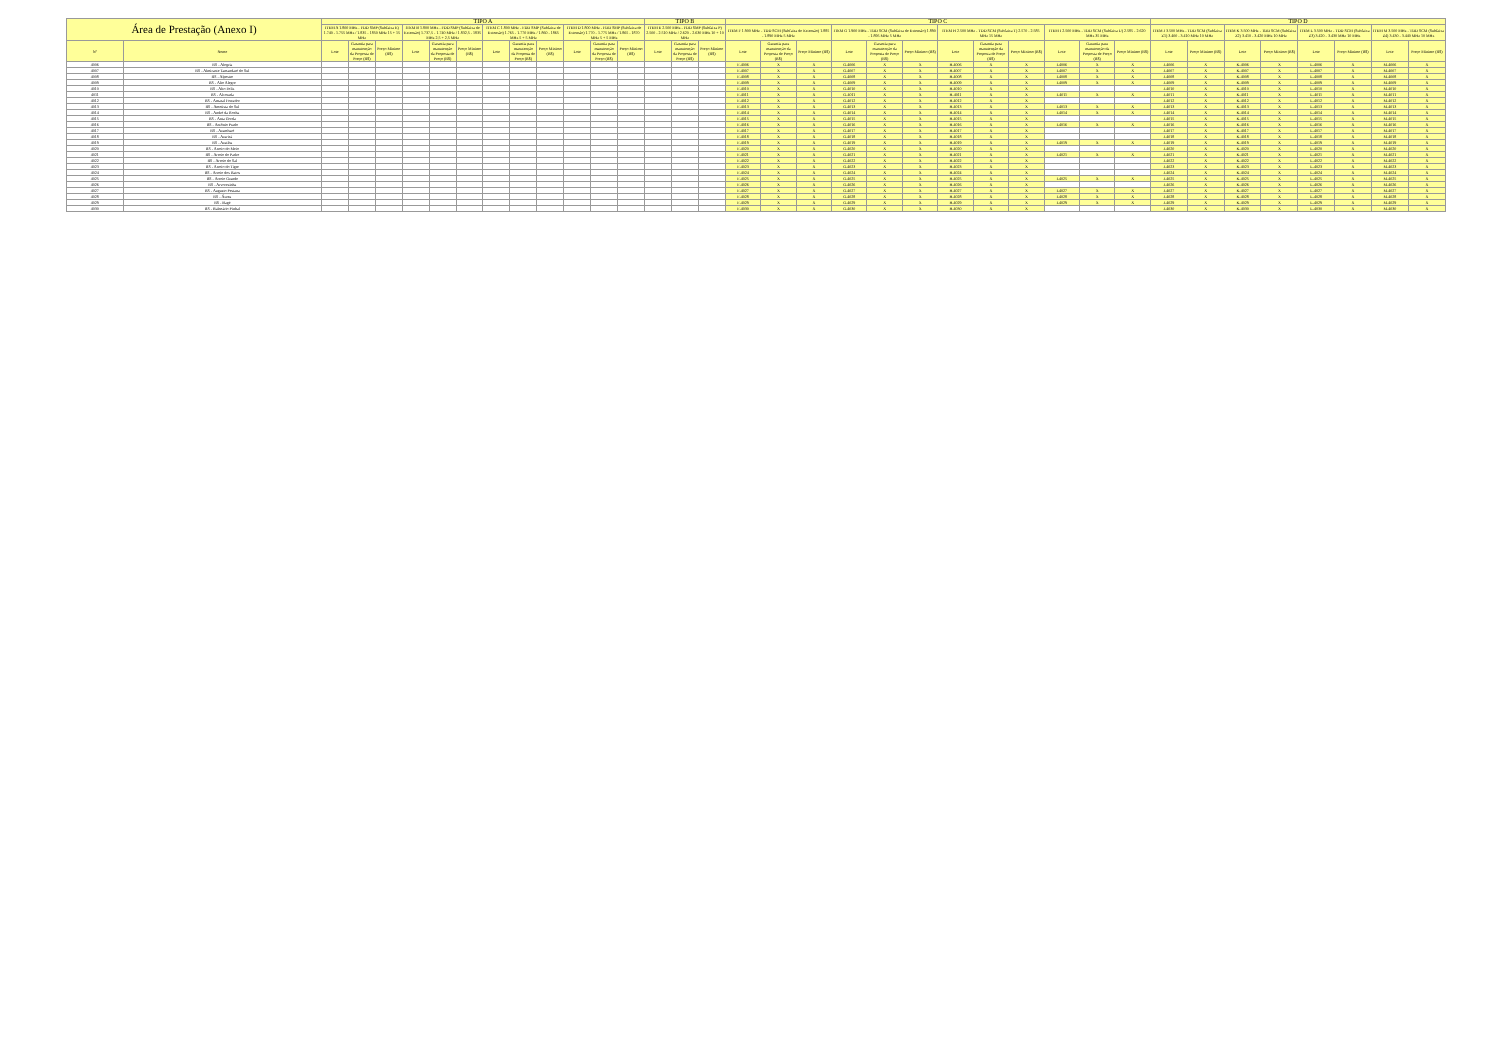| Área de Prestação (Anexo I) | | TIPO A | | | | | | | | | | | | TIPO B | | | TIPO C | | | | | | | | | | | | TIPO D | | | | | | | |
| --- | --- | --- | --- | --- | --- | --- | --- | --- | --- | --- | --- | --- | --- | --- | --- | --- | --- | --- | --- | --- | --- | --- | --- | --- | --- | --- | --- | --- | --- | --- | --- | --- | --- | --- | --- | --- |
| | | ITEM A 1.800 MHz - FDD SMP (Subfaixa E) 1.740 - 1.755 MHz / 1.835 - 1850 MHz 15 + 15 MHz | | | ITEM B 1.800 MHz - FDD SMP (Subfaixa de Extensão) 1.737,5 - 1.740 MHz / 1.832,5 - 1835 MHz 2,5 + 2,5 MHz | | | ITEM C 1.800 MHz - FDD SMP (Subfaixa de Extensão) 1.765 - 1.770 MHz / 1.860 - 1865 MHz 5 + 5 MHz | | | ITEM D 1.800 MHz - FDD SMP (Subfaixa de Extensão) 1.770 - 1.775 MHz / 1.865 - 1870 MHz 5 + 5 MHz | | | ITEM E 2.500 MHz - FDD SMP (Subfaixa P) 2.500 - 2.510 MHz / 2.620 - 2.630 MHz 10 + 10 MHz | | | ITEM F 1.900 MHz - TDD SCM (Subfaixa de Extensão) 1.885 - 1.890 MHz 5 MHz | | | ITEM G 1.900 MHz - TDD SCM (Subfaixa de Extensão) 1.890 - 1.895 MHz 5 MHz | | | ITEM H 2.500 MHz - TDD SCM (Subfaixa T) 2.570 - 2.585 MHz 15 MHz | | | ITEM I 2.500 MHz - TDD SCM (Subfaixa U) 2.585 - 2.620 MHz 35 MHz | | | ITEM J 3.500 MHz - TDD SCM (Subfaixa Z1) 3.400 - 3.410 MHz 10 MHz | | ITEM K 3.500 MHz - TDD SCM (Subfaixa Z2) 3.410 - 3.420 MHz 10 MHz | | ITEM L 3.500 MHz - TDD SCM (Subfaixa Z3) 3.420 - 3.430 MHz 10 MHz | | ITEM M 3.500 MHz - TDD SCM (Subfaixa Z4) 3.430 - 3.440 MHz 10 MHz | |
| Nº | Nome | Lote | Garantia para manutenção da Proposta de Preço (R$) | Preço Mínimo (R$) | Lote | Garantia para manutenção da Proposta de Preço (R$) | Preço Mínimo (R$) | Lote | Garantia para manutenção da Proposta de Preço (R$) | Preço Mínimo (R$) | Lote | Garantia para manutenção da Proposta de Preço (R$) | Preço Mínimo (R$) | Lote | Garantia para manutenção da Proposta de Preço (R$) | Preço Mínimo (R$) | Lote | Garantia para manutenção da Proposta de Preço (R$) | Preço Mínimo (R$) | Lote | Garantia para manutenção da Proposta de Preço (R$) | Preço Mínimo (R$) | Lote | Garantia para manutenção da Proposta de Preço (R$) | Preço Mínimo (R$) | Lote | Garantia para manutenção da Proposta de Preço (R$) | Preço Mínimo (R$) | Lote | Preço Mínimo (R$) | Lote | Preço Mínimo (R$) | Lote | Preço Mínimo (R$) | Lote | Preço Mínimo (R$) |
| 4006 | RS - Alegria | | | | | | | | | | | | | | | | F-4006 | X | X | G-4006 | X | X | H-4006 | X | X | I-4006 | X | X | J-4006 | X | K-4006 | X | L-4006 | X | M-4006 | X |
| 4007 | RS - Almirante Tamandaré do Sul | | | | | | | | | | | | | | | | F-4007 | X | X | G-4007 | X | X | H-4007 | X | X | I-4007 | X | X | J-4007 | X | K-4007 | X | L-4007 | X | M-4007 | X |
| 4008 | RS - Alpestre | | | | | | | | | | | | | | | | F-4008 | X | X | G-4008 | X | X | H-4008 | X | X | I-4008 | X | X | J-4008 | X | K-4008 | X | L-4008 | X | M-4008 | X |
| 4009 | RS - Alto Alegre | | | | | | | | | | | | | | | | F-4009 | X | X | G-4009 | X | X | H-4009 | X | X | I-4009 | X | X | J-4009 | X | K-4009 | X | L-4009 | X | M-4009 | X |
| 4010 | RS - Alto Feliz | | | | | | | | | | | | | | | | F-4010 | X | X | G-4010 | X | X | H-4010 | X | X | | | | J-4010 | X | K-4010 | X | L-4010 | X | M-4010 | X |
| 4011 | RS - Alvorada | | | | | | | | | | | | | | | | F-4011 | X | X | G-4011 | X | X | H-4011 | X | X | I-4011 | X | X | J-4011 | X | K-4011 | X | L-4011 | X | M-4011 | X |
| 4012 | RS - Amaral Ferrador | | | | | | | | | | | | | | | | F-4012 | X | X | G-4012 | X | X | H-4012 | X | X | | | | J-4012 | X | K-4012 | X | L-4012 | X | M-4012 | X |
| 4013 | RS - Ametista do Sul | | | | | | | | | | | | | | | | F-4013 | X | X | G-4013 | X | X | H-4013 | X | X | I-4013 | X | X | J-4013 | X | K-4013 | X | L-4013 | X | M-4013 | X |
| 4014 | RS - André da Rocha | | | | | | | | | | | | | | | | F-4014 | X | X | G-4014 | X | X | H-4014 | X | X | I-4014 | X | X | J-4014 | X | K-4014 | X | L-4014 | X | M-4014 | X |
| 4015 | RS - Anta Gorda | | | | | | | | | | | | | | | | F-4015 | X | X | G-4015 | X | X | H-4015 | X | X | | | | J-4015 | X | K-4015 | X | L-4015 | X | M-4015 | X |
| 4016 | RS - Antônio Prado | | | | | | | | | | | | | | | | F-4016 | X | X | G-4016 | X | X | H-4016 | X | X | I-4016 | X | X | J-4016 | X | K-4016 | X | L-4016 | X | M-4016 | X |
| 4017 | RS - Arambaré | | | | | | | | | | | | | | | | F-4017 | X | X | G-4017 | X | X | H-4017 | X | X | | | | J-4017 | X | K-4017 | X | L-4017 | X | M-4017 | X |
| 4018 | RS - Araricá | | | | | | | | | | | | | | | | F-4018 | X | X | G-4018 | X | X | H-4018 | X | X | | | | J-4018 | X | K-4018 | X | L-4018 | X | M-4018 | X |
| 4019 | RS - Aratiba | | | | | | | | | | | | | | | | F-4019 | X | X | G-4019 | X | X | H-4019 | X | X | I-4019 | X | X | J-4019 | X | K-4019 | X | L-4019 | X | M-4019 | X |
| 4020 | RS - Arroio do Meio | | | | | | | | | | | | | | | | F-4020 | X | X | G-4020 | X | X | H-4020 | X | X | | | | J-4020 | X | K-4020 | X | L-4020 | X | M-4020 | X |
| 4021 | RS - Arroio do Padre | | | | | | | | | | | | | | | | F-4021 | X | X | G-4021 | X | X | H-4021 | X | X | I-4021 | X | X | J-4021 | X | K-4021 | X | L-4021 | X | M-4021 | X |
| 4022 | RS - Arroio do Sal | | | | | | | | | | | | | | | | F-4022 | X | X | G-4022 | X | X | H-4022 | X | X | | | | J-4022 | X | K-4022 | X | L-4022 | X | M-4022 | X |
| 4023 | RS - Arroio do Tigre | | | | | | | | | | | | | | | | F-4023 | X | X | G-4023 | X | X | H-4023 | X | X | | | | J-4023 | X | K-4023 | X | L-4023 | X | M-4023 | X |
| 4024 | RS - Arroio dos Ratos | | | | | | | | | | | | | | | | F-4024 | X | X | G-4024 | X | X | H-4024 | X | X | | | | J-4024 | X | K-4024 | X | L-4024 | X | M-4024 | X |
| 4025 | RS - Arroio Grande | | | | | | | | | | | | | | | | F-4025 | X | X | G-4025 | X | X | H-4025 | X | X | I-4025 | X | X | J-4025 | X | K-4025 | X | L-4025 | X | M-4025 | X |
| 4026 | RS - Arvorezinha | | | | | | | | | | | | | | | | F-4026 | X | X | G-4026 | X | X | H-4026 | X | X | | | | J-4026 | X | K-4026 | X | L-4026 | X | M-4026 | X |
| 4027 | RS - Augusto Pestana | | | | | | | | | | | | | | | | F-4027 | X | X | G-4027 | X | X | H-4027 | X | X | I-4027 | X | X | J-4027 | X | K-4027 | X | L-4027 | X | M-4027 | X |
| 4028 | RS - Áurea | | | | | | | | | | | | | | | | F-4028 | X | X | G-4028 | X | X | H-4028 | X | X | I-4028 | X | X | J-4028 | X | K-4028 | X | L-4028 | X | M-4028 | X |
| 4029 | RS - Bagé | | | | | | | | | | | | | | | | F-4029 | X | X | G-4029 | X | X | H-4029 | X | X | I-4029 | X | X | J-4029 | X | K-4029 | X | L-4029 | X | M-4029 | X |
| 4030 | RS - Balneário Pinhal | | | | | | | | | | | | | | | | F-4030 | X | X | G-4030 | X | X | H-4030 | X | X | | | | J-4030 | X | K-4030 | X | L-4030 | X | M-4030 | X |